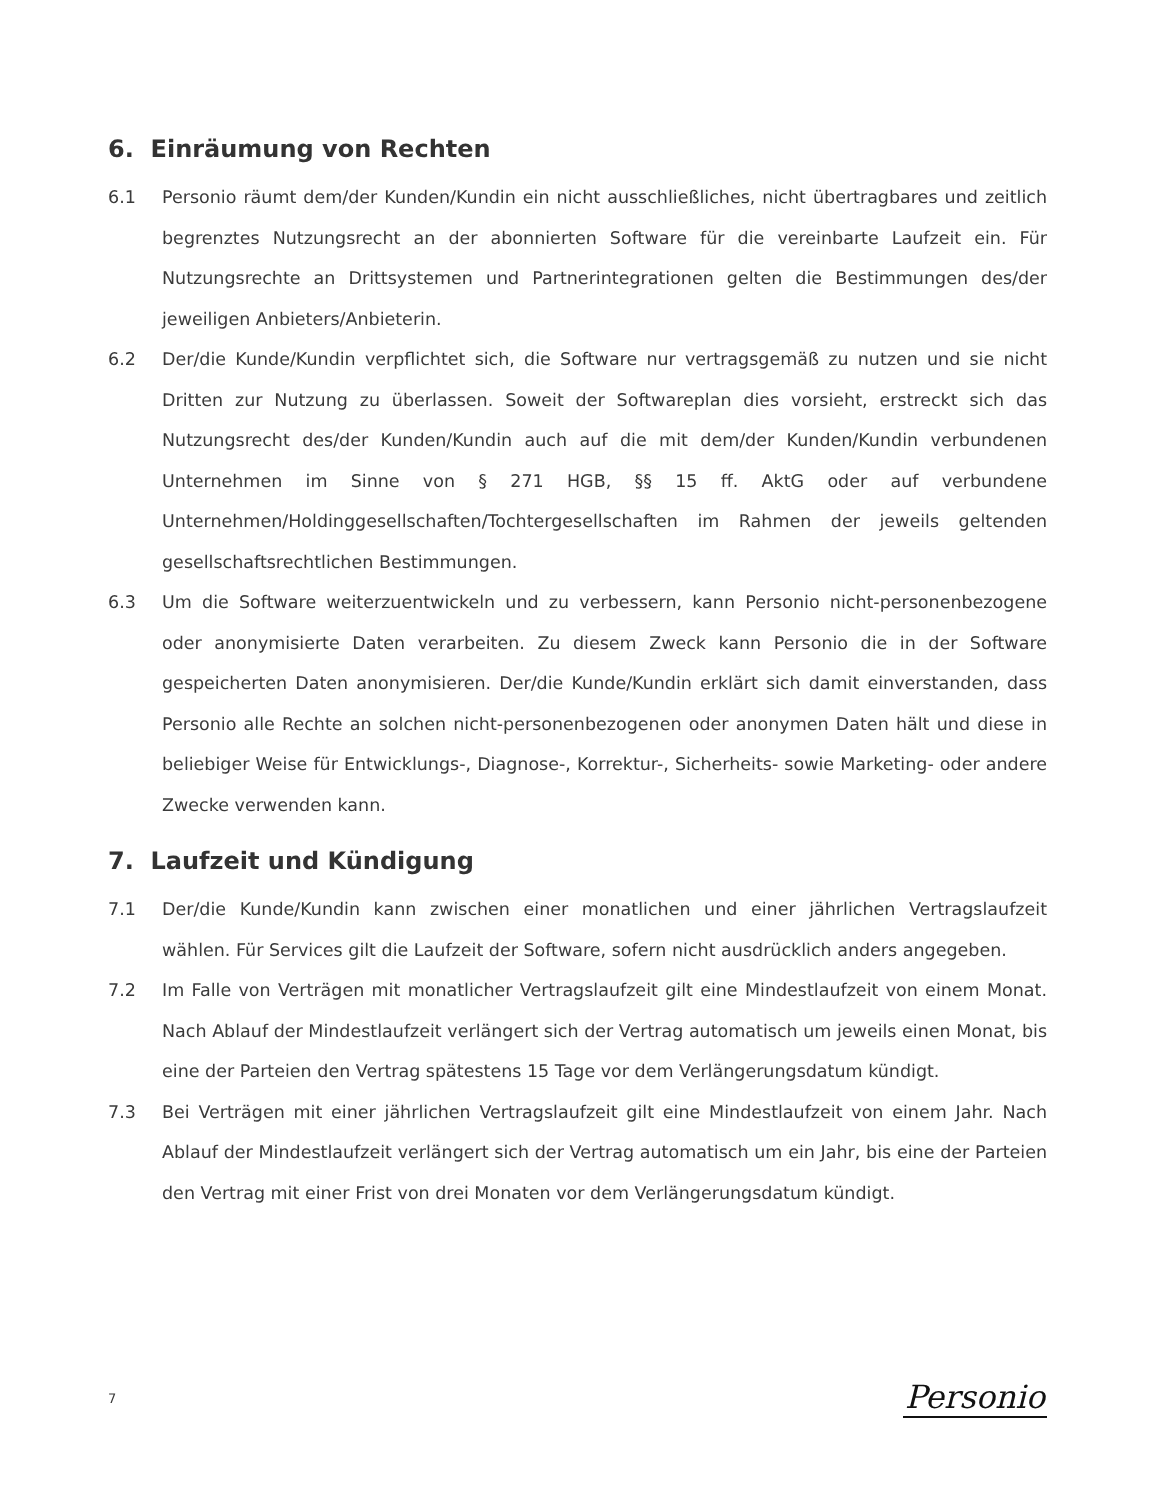6. Einräumung von Rechten
6.1 Personio räumt dem/der Kunden/Kundin ein nicht ausschließliches, nicht übertragbares und zeitlich begrenztes Nutzungsrecht an der abonnierten Software für die vereinbarte Laufzeit ein. Für Nutzungsrechte an Drittsystemen und Partnerintegrationen gelten die Bestimmungen des/der jeweiligen Anbieters/Anbieterin.
6.2 Der/die Kunde/Kundin verpflichtet sich, die Software nur vertragsgemäß zu nutzen und sie nicht Dritten zur Nutzung zu überlassen. Soweit der Softwareplan dies vorsieht, erstreckt sich das Nutzungsrecht des/der Kunden/Kundin auch auf die mit dem/der Kunden/Kundin verbundenen Unternehmen im Sinne von § 271 HGB, §§ 15 ff. AktG oder auf verbundene Unternehmen/Holdinggesellschaften/Tochtergesellschaften im Rahmen der jeweils geltenden gesellschaftsrechtlichen Bestimmungen.
6.3 Um die Software weiterzuentwickeln und zu verbessern, kann Personio nicht-personenbezogene oder anonymisierte Daten verarbeiten. Zu diesem Zweck kann Personio die in der Software gespeicherten Daten anonymisieren. Der/die Kunde/Kundin erklärt sich damit einverstanden, dass Personio alle Rechte an solchen nicht-personenbezogenen oder anonymen Daten hält und diese in beliebiger Weise für Entwicklungs-, Diagnose-, Korrektur-, Sicherheits- sowie Marketing- oder andere Zwecke verwenden kann.
7. Laufzeit und Kündigung
7.1 Der/die Kunde/Kundin kann zwischen einer monatlichen und einer jährlichen Vertragslaufzeit wählen. Für Services gilt die Laufzeit der Software, sofern nicht ausdrücklich anders angegeben.
7.2 Im Falle von Verträgen mit monatlicher Vertragslaufzeit gilt eine Mindestlaufzeit von einem Monat. Nach Ablauf der Mindestlaufzeit verlängert sich der Vertrag automatisch um jeweils einen Monat, bis eine der Parteien den Vertrag spätestens 15 Tage vor dem Verlängerungsdatum kündigt.
7.3 Bei Verträgen mit einer jährlichen Vertragslaufzeit gilt eine Mindestlaufzeit von einem Jahr. Nach Ablauf der Mindestlaufzeit verlängert sich der Vertrag automatisch um ein Jahr, bis eine der Parteien den Vertrag mit einer Frist von drei Monaten vor dem Verlängerungsdatum kündigt.
7 Personio